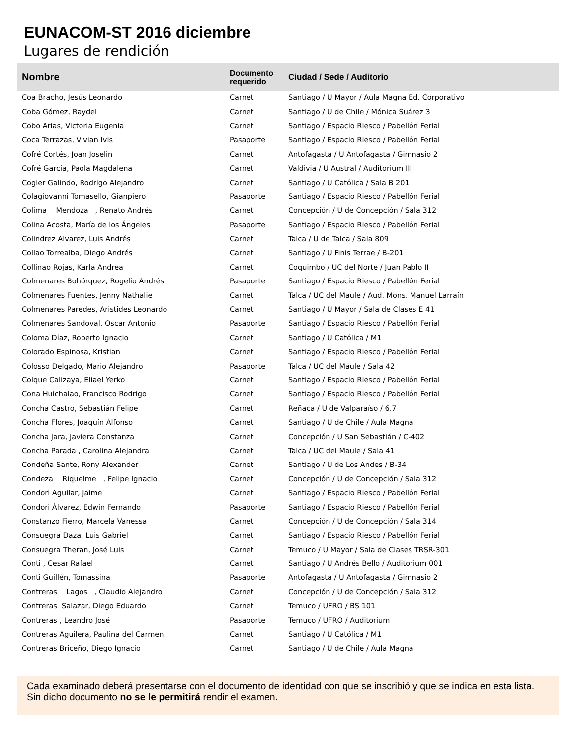EUNACOM-ST 2016 diciembre
Lugares de rendición
| Nombre | Documento requerido | Ciudad / Sede / Auditorio |
| --- | --- | --- |
| Coa Bracho, Jesús Leonardo | Carnet | Santiago / U Mayor / Aula Magna Ed. Corporativo |
| Coba Gómez, Raydel | Carnet | Santiago / U de Chile / Mónica Suárez 3 |
| Cobo Arias, Victoria Eugenia | Carnet | Santiago / Espacio Riesco / Pabellón Ferial |
| Coca Terrazas, Vivian Ivis | Pasaporte | Santiago / Espacio Riesco / Pabellón Ferial |
| Cofré Cortés, Joan Joselin | Carnet | Antofagasta / U Antofagasta / Gimnasio 2 |
| Cofré García, Paola Magdalena | Carnet | Valdivia / U Austral / Auditorium III |
| Cogler Galindo, Rodrigo Alejandro | Carnet | Santiago / U Católica / Sala B 201 |
| Colagiovanni Tomasello, Gianpiero | Pasaporte | Santiago / Espacio Riesco / Pabellón Ferial |
| Colima Mendoza , Renato Andrés | Carnet | Concepción / U de Concepción / Sala 312 |
| Colina Acosta, María de los Ángeles | Pasaporte | Santiago / Espacio Riesco / Pabellón Ferial |
| Colindrez Alvarez, Luis Andrés | Carnet | Talca / U de Talca / Sala 809 |
| Collao Torrealba, Diego Andrés | Carnet | Santiago / U Finis Terrae / B-201 |
| Collinao Rojas, Karla Andrea | Carnet | Coquimbo / UC del Norte / Juan Pablo II |
| Colmenares Bohórquez, Rogelio Andrés | Pasaporte | Santiago / Espacio Riesco / Pabellón Ferial |
| Colmenares Fuentes, Jenny Nathalie | Carnet | Talca / UC del Maule / Aud. Mons. Manuel Larraín |
| Colmenares Paredes, Aristides Leonardo | Carnet | Santiago / U Mayor / Sala de Clases E 41 |
| Colmenares Sandoval, Oscar Antonio | Pasaporte | Santiago / Espacio Riesco / Pabellón Ferial |
| Coloma Díaz, Roberto Ignacio | Carnet | Santiago / U Católica / M1 |
| Colorado Espinosa, Kristian | Carnet | Santiago / Espacio Riesco / Pabellón Ferial |
| Colosso Delgado, Mario Alejandro | Pasaporte | Talca / UC del Maule / Sala 42 |
| Colque Calizaya, Eliael Yerko | Carnet | Santiago / Espacio Riesco / Pabellón Ferial |
| Cona Huichalao, Francisco Rodrigo | Carnet | Santiago / Espacio Riesco / Pabellón Ferial |
| Concha Castro, Sebastián Felipe | Carnet | Reñaca / U de Valparaíso / 6.7 |
| Concha Flores, Joaquín Alfonso | Carnet | Santiago / U de Chile / Aula Magna |
| Concha Jara, Javiera Constanza | Carnet | Concepción / U San Sebastián / C-402 |
| Concha Parada , Carolina Alejandra | Carnet | Talca / UC del Maule / Sala 41 |
| Condeña Sante, Rony Alexander | Carnet | Santiago / U de Los Andes / B-34 |
| Condeza Riquelme , Felipe Ignacio | Carnet | Concepción / U de Concepción / Sala 312 |
| Condori Aguilar, Jaime | Carnet | Santiago / Espacio Riesco / Pabellón Ferial |
| Condori Álvarez, Edwin Fernando | Pasaporte | Santiago / Espacio Riesco / Pabellón Ferial |
| Constanzo Fierro, Marcela Vanessa | Carnet | Concepción / U de Concepción / Sala 314 |
| Consuegra Daza, Luis Gabriel | Carnet | Santiago / Espacio Riesco / Pabellón Ferial |
| Consuegra Theran, José Luis | Carnet | Temuco / U Mayor / Sala de Clases TRSR-301 |
| Conti , Cesar Rafael | Carnet | Santiago / U Andrés Bello / Auditorium 001 |
| Conti Guillén, Tomassina | Pasaporte | Antofagasta / U Antofagasta / Gimnasio 2 |
| Contreras Lagos , Claudio Alejandro | Carnet | Concepción / U de Concepción / Sala 312 |
| Contreras Salazar, Diego Eduardo | Carnet | Temuco / UFRO / BS 101 |
| Contreras , Leandro José | Pasaporte | Temuco / UFRO / Auditorium |
| Contreras Aguilera, Paulina del Carmen | Carnet | Santiago / U Católica / M1 |
| Contreras Briceño, Diego Ignacio | Carnet | Santiago / U de Chile / Aula Magna |
Cada examinado deberá presentarse con el documento de identidad con que se inscribió y que se indica en esta lista. Sin dicho documento no se le permitirá rendir el examen.